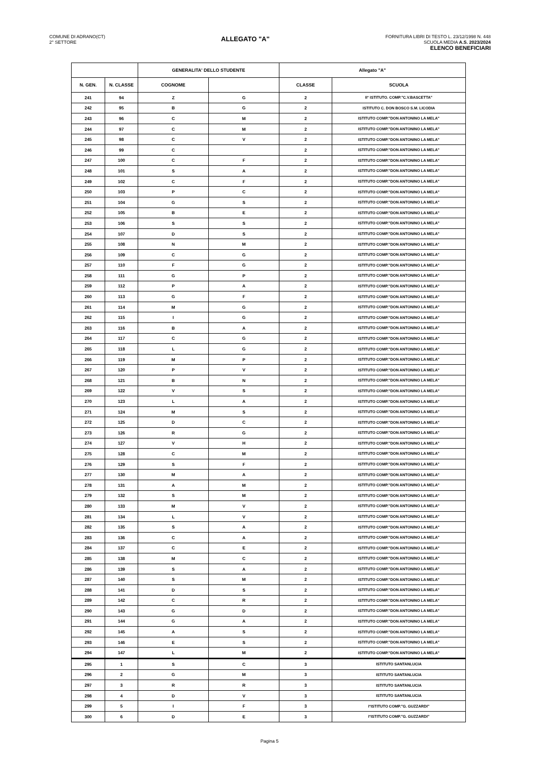COMUNE DI ADRANO(CT)
2° SETTORE
ALLEGATO "A"
FORNITURA LIBRI DI TESTO L. 23/12/1998 N. 448
SCUOLA MEDIA A.S. 2023/2024
ELENCO BENEFICIARI
| | | GENERALITA' DELLO STUDENTE | | Allegato "A" | |
| --- | --- | --- | --- | --- | --- |
| N. GEN. | N. CLASSE | COGNOME | | CLASSE | SCUOLA |
| 241 | 94 | Z | G | 2 | II° ISTITUTO. COMP."C.V.BASCETTA" |
| 242 | 95 | B | G | 2 | ISTITUTO C. DON BOSCO S.M. LICODIA |
| 243 | 96 | C | M | 2 | ISTITUTO COMP."DON ANTONINO LA MELA" |
| 244 | 97 | C | M | 2 | ISTITUTO COMP."DON ANTONINO LA MELA" |
| 245 | 98 | C | V | 2 | ISTITUTO COMP."DON ANTONINO LA MELA" |
| 246 | 99 | C | | 2 | ISTITUTO COMP."DON ANTONINO LA MELA" |
| 247 | 100 | C | F | 2 | ISTITUTO COMP."DON ANTONINO LA MELA" |
| 248 | 101 | S | A | 2 | ISTITUTO COMP."DON ANTONINO LA MELA" |
| 249 | 102 | C | F | 2 | ISTITUTO COMP."DON ANTONINO LA MELA" |
| 250 | 103 | P | C | 2 | ISTITUTO COMP."DON ANTONINO LA MELA" |
| 251 | 104 | G | S | 2 | ISTITUTO COMP."DON ANTONINO LA MELA" |
| 252 | 105 | B | E | 2 | ISTITUTO COMP."DON ANTONINO LA MELA" |
| 253 | 106 | S | S | 2 | ISTITUTO COMP."DON ANTONINO LA MELA" |
| 254 | 107 | D | S | 2 | ISTITUTO COMP."DON ANTONINO LA MELA" |
| 255 | 108 | N | M | 2 | ISTITUTO COMP."DON ANTONINO LA MELA" |
| 256 | 109 | C | G | 2 | ISTITUTO COMP."DON ANTONINO LA MELA" |
| 257 | 110 | F | G | 2 | ISTITUTO COMP."DON ANTONINO LA MELA" |
| 258 | 111 | G | P | 2 | ISTITUTO COMP."DON ANTONINO LA MELA" |
| 259 | 112 | P | A | 2 | ISTITUTO COMP."DON ANTONINO LA MELA" |
| 260 | 113 | G | F | 2 | ISTITUTO COMP."DON ANTONINO LA MELA" |
| 261 | 114 | M | G | 2 | ISTITUTO COMP."DON ANTONINO LA MELA" |
| 262 | 115 | I | G | 2 | ISTITUTO COMP."DON ANTONINO LA MELA" |
| 263 | 116 | B | A | 2 | ISTITUTO COMP."DON ANTONINO LA MELA" |
| 264 | 117 | C | G | 2 | ISTITUTO COMP."DON ANTONINO LA MELA" |
| 265 | 118 | L | G | 2 | ISTITUTO COMP."DON ANTONINO LA MELA" |
| 266 | 119 | M | P | 2 | ISTITUTO COMP."DON ANTONINO LA MELA" |
| 267 | 120 | P | V | 2 | ISTITUTO COMP."DON ANTONINO LA MELA" |
| 268 | 121 | B | N | 2 | ISTITUTO COMP."DON ANTONINO LA MELA" |
| 269 | 122 | V | S | 2 | ISTITUTO COMP."DON ANTONINO LA MELA" |
| 270 | 123 | L | A | 2 | ISTITUTO COMP."DON ANTONINO LA MELA" |
| 271 | 124 | M | S | 2 | ISTITUTO COMP."DON ANTONINO LA MELA" |
| 272 | 125 | D | C | 2 | ISTITUTO COMP."DON ANTONINO LA MELA" |
| 273 | 126 | R | G | 2 | ISTITUTO COMP."DON ANTONINO LA MELA" |
| 274 | 127 | V | H | 2 | ISTITUTO COMP."DON ANTONINO LA MELA" |
| 275 | 128 | C | M | 2 | ISTITUTO COMP."DON ANTONINO LA MELA" |
| 276 | 129 | S | F | 2 | ISTITUTO COMP."DON ANTONINO LA MELA" |
| 277 | 130 | M | A | 2 | ISTITUTO COMP."DON ANTONINO LA MELA" |
| 278 | 131 | A | M | 2 | ISTITUTO COMP."DON ANTONINO LA MELA" |
| 279 | 132 | S | M | 2 | ISTITUTO COMP."DON ANTONINO LA MELA" |
| 280 | 133 | M | V | 2 | ISTITUTO COMP."DON ANTONINO LA MELA" |
| 281 | 134 | L | V | 2 | ISTITUTO COMP."DON ANTONINO LA MELA" |
| 282 | 135 | S | A | 2 | ISTITUTO COMP."DON ANTONINO LA MELA" |
| 283 | 136 | C | A | 2 | ISTITUTO COMP."DON ANTONINO LA MELA" |
| 284 | 137 | C | E | 2 | ISTITUTO COMP."DON ANTONINO LA MELA" |
| 285 | 138 | M | C | 2 | ISTITUTO COMP."DON ANTONINO LA MELA" |
| 286 | 139 | S | A | 2 | ISTITUTO COMP."DON ANTONINO LA MELA" |
| 287 | 140 | S | M | 2 | ISTITUTO COMP."DON ANTONINO LA MELA" |
| 288 | 141 | D | S | 2 | ISTITUTO COMP."DON ANTONINO LA MELA" |
| 289 | 142 | C | R | 2 | ISTITUTO COMP."DON ANTONINO LA MELA" |
| 290 | 143 | G | D | 2 | ISTITUTO COMP."DON ANTONINO LA MELA" |
| 291 | 144 | G | A | 2 | ISTITUTO COMP."DON ANTONINO LA MELA" |
| 292 | 145 | A | S | 2 | ISTITUTO COMP."DON ANTONINO LA MELA" |
| 293 | 146 | E | S | 2 | ISTITUTO COMP."DON ANTONINO LA MELA" |
| 294 | 147 | L | M | 2 | ISTITUTO COMP."DON ANTONINO LA MELA" |
| 295 | 1 | S | C | 3 | ISTITUTO SANTANLUCIA |
| 296 | 2 | G | M | 3 | ISTITUTO SANTANLUCIA |
| 297 | 3 | R | R | 3 | ISTITUTO SANTANLUCIA |
| 298 | 4 | D | V | 3 | ISTITUTO SANTANLUCIA |
| 299 | 5 | I | F | 3 | I°ISTITUTO COMP."G. GUZZARDI" |
| 300 | 6 | D | E | 3 | I°ISTITUTO COMP."G. GUZZARDI" |
Pagina 5